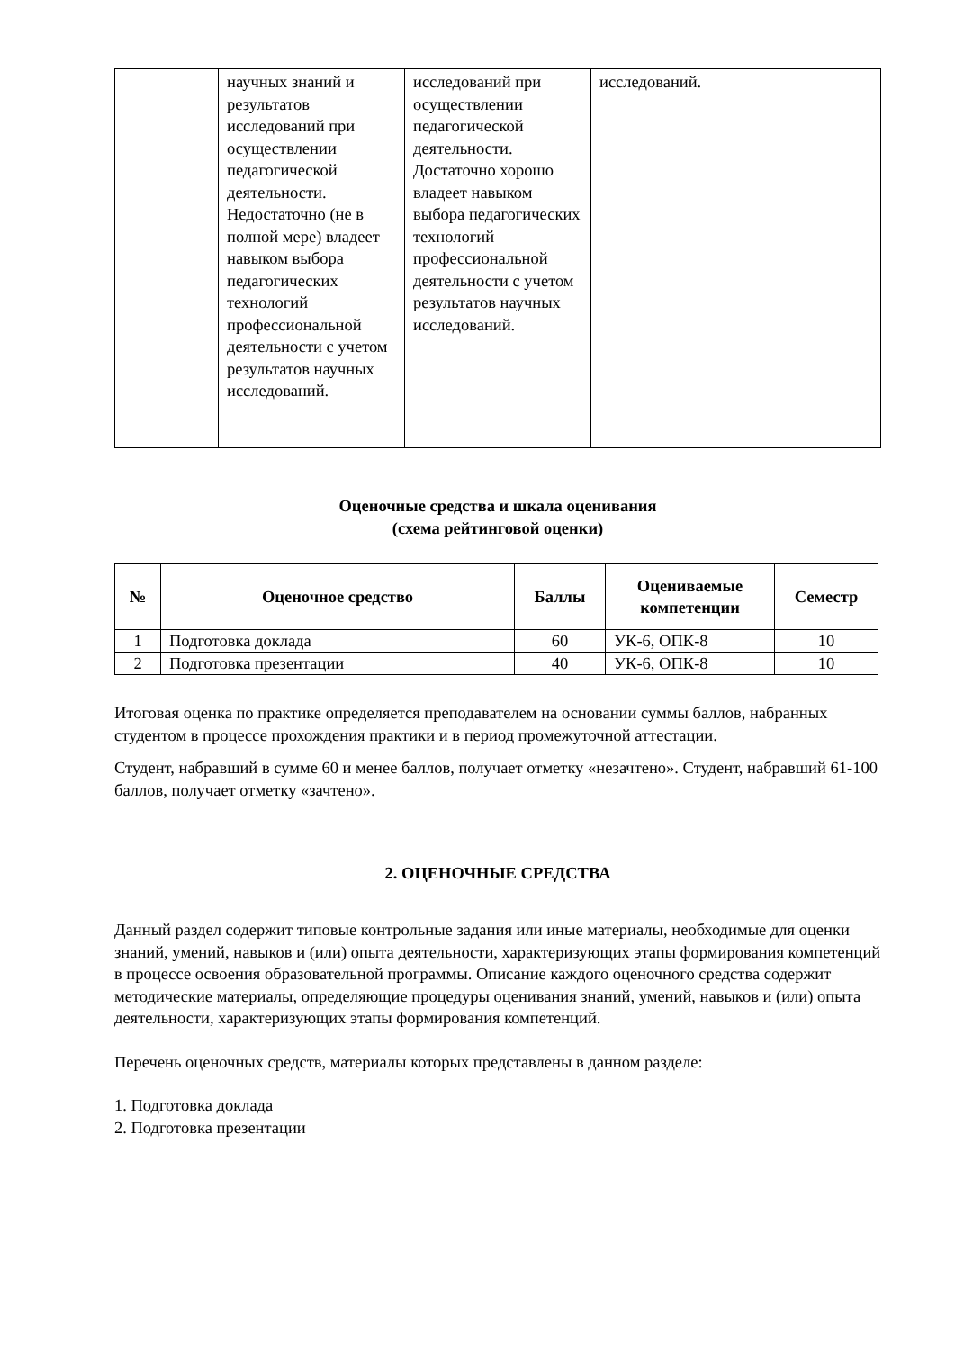| | научных знаний и результатов исследований при осуществлении педагогической деятельности. Недостаточно (не в полной мере) владеет навыком выбора педагогических технологий профессиональной деятельности с учетом результатов научных исследований. | исследований при осуществлении педагогической деятельности. Достаточно хорошо владеет навыком выбора педагогических технологий профессиональной деятельности с учетом результатов научных исследований. | исследований. |
Оценочные средства и шкала оценивания
(схема рейтинговой оценки)
| № | Оценочное средство | Баллы | Оцениваемые компетенции | Семестр |
| --- | --- | --- | --- | --- |
| 1 | Подготовка доклада | 60 | УК-6, ОПК-8 | 10 |
| 2 | Подготовка презентации | 40 | УК-6, ОПК-8 | 10 |
Итоговая оценка по практике определяется преподавателем на основании суммы баллов, набранных студентом в процессе прохождения практики и в период промежуточной аттестации.
Студент, набравший в сумме 60 и менее баллов, получает отметку «незачтено». Студент, набравший 61-100 баллов, получает отметку «зачтено».
2. ОЦЕНОЧНЫЕ СРЕДСТВА
Данный раздел содержит типовые контрольные задания или иные материалы, необходимые для оценки знаний, умений, навыков и (или) опыта деятельности, характеризующих этапы формирования компетенций в процессе освоения образовательной программы. Описание каждого оценочного средства содержит методические материалы, определяющие процедуры оценивания знаний, умений, навыков и (или) опыта деятельности, характеризующих этапы формирования компетенций.
Перечень оценочных средств, материалы которых представлены в данном разделе:
1. Подготовка доклада
2. Подготовка презентации